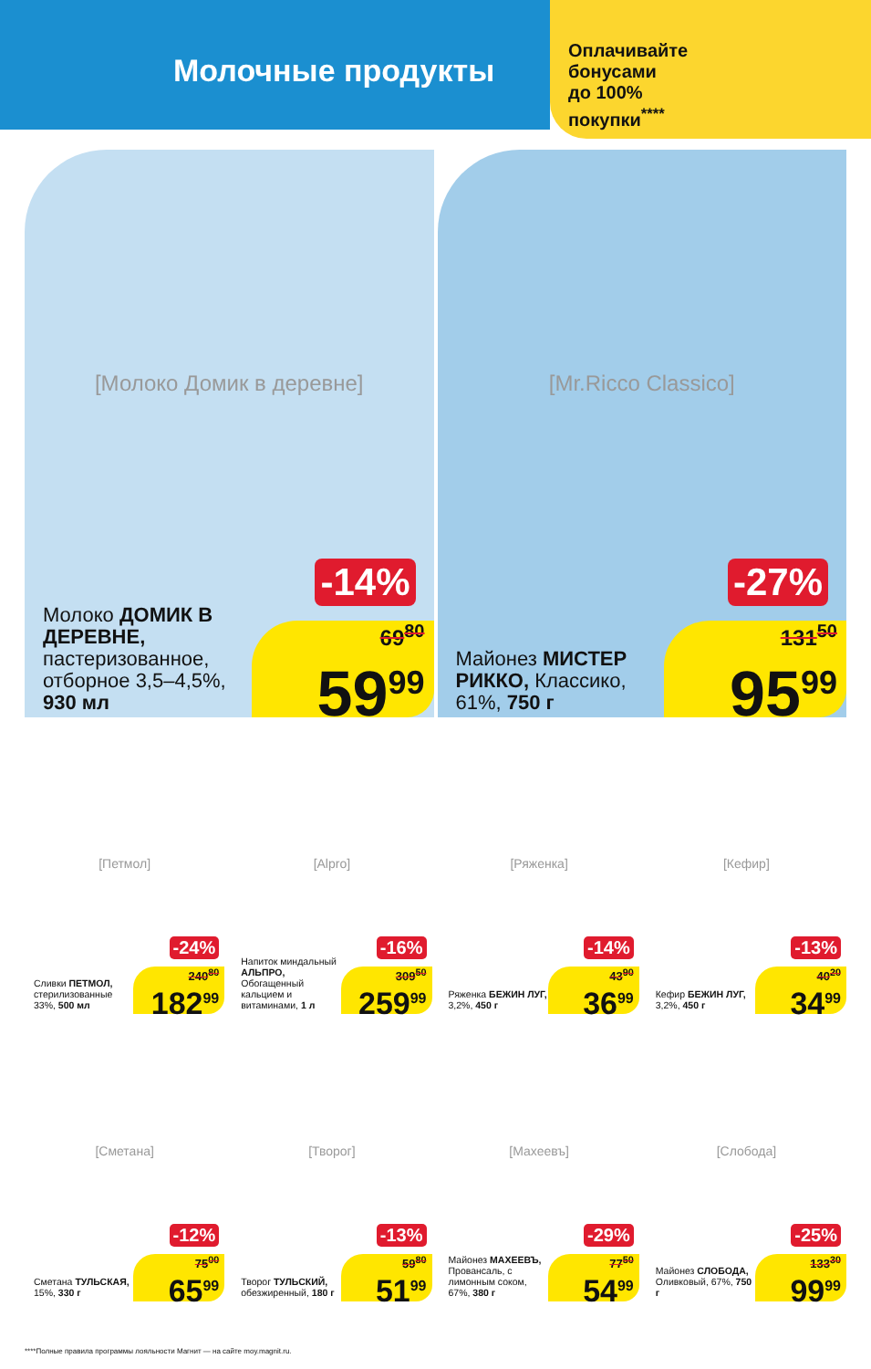Молочные продукты
Оплачивайте
бонусами
до 100%
покупки<sup>****</sup>
[Молоко Домик в деревне]
-14%
Молоко ДОМИК В ДЕРЕВНЕ, пастеризованное, отборное 3,5–4,5%, 930 мл
69<sup>80</sup>
59<sup>99</sup>
[Mr.Ricco Classico]
-27%
Майонез МИСТЕР РИККО, Классико, 61%, 750 г
131<sup>50</sup>
95<sup>99</sup>
[Петмол]
-24%
Сливки ПЕТМОЛ, стерилизованные 33%, 500 мл
240<sup>80</sup>
182<sup>99</sup>
[Alpro]
-16%
Напиток миндальный АЛЬПРО, Обогащенный кальцием и витаминами, 1 л
309<sup>50</sup>
259<sup>99</sup>
[Ряженка]
-14%
Ряженка БЕЖИН ЛУГ, 3,2%, 450 г
43<sup>90</sup>
36<sup>99</sup>
[Кефир]
-13%
Кефир БЕЖИН ЛУГ, 3,2%, 450 г
40<sup>20</sup>
34<sup>99</sup>
[Сметана]
-12%
Сметана ТУЛЬСКАЯ, 15%, 330 г
75<sup>00</sup>
65<sup>99</sup>
[Творог]
-13%
Творог ТУЛЬСКИЙ, обезжиренный, 180 г
59<sup>80</sup>
51<sup>99</sup>
[Махеевъ]
-29%
Майонез МАХЕЕВЪ, Провансаль, с лимонным соком, 67%, 380 г
77<sup>50</sup>
54<sup>99</sup>
[Слобода]
-25%
Майонез СЛОБОДА, Оливковый, 67%, 750 г
133<sup>30</sup>
99<sup>99</sup>
****Полные правила программы лояльности Магнит — на сайте moy.magnit.ru.